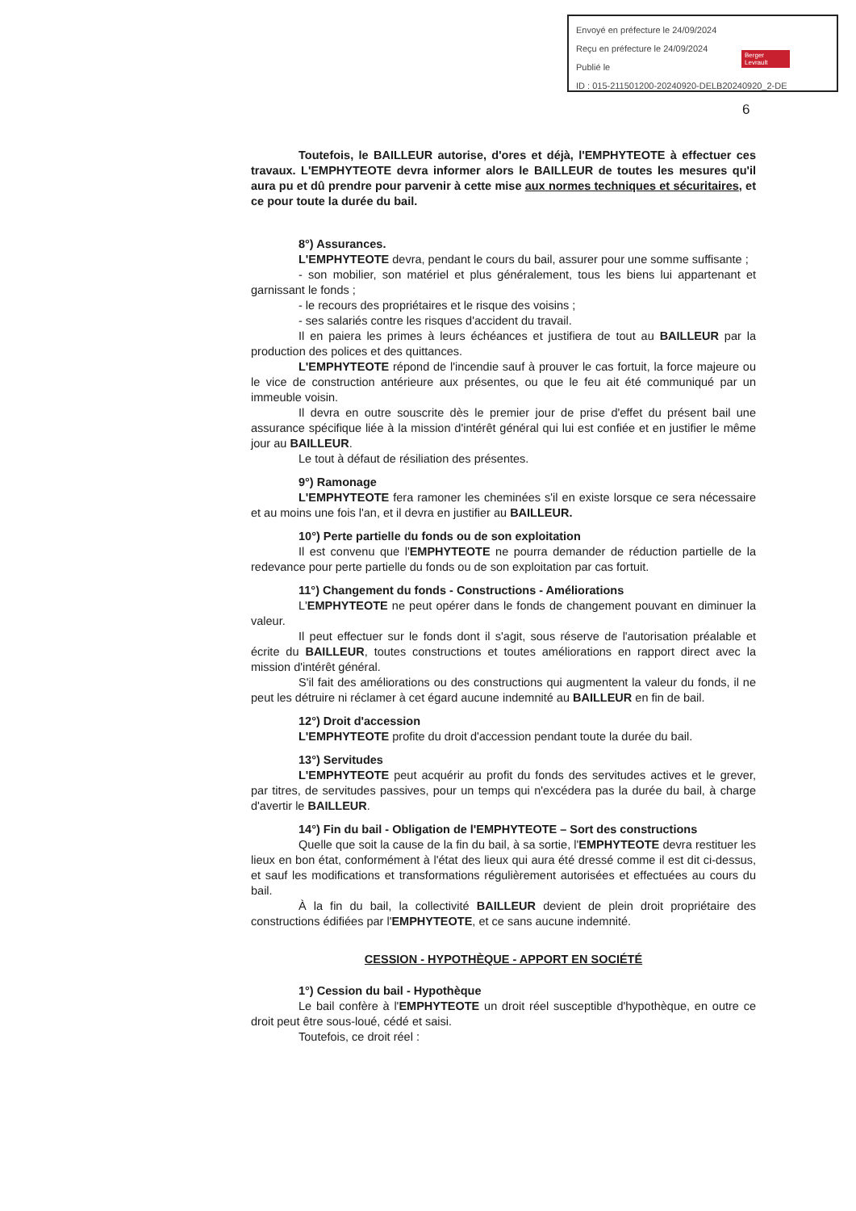Envoyé en préfecture le 24/09/2024
Reçu en préfecture le 24/09/2024
Publié le
ID : 015-211501200-20240920-DELB20240920_2-DE
Berger
Levrault
6
Toutefois, le BAILLEUR autorise, d'ores et déjà, l'EMPHYTEOTE à effectuer ces travaux. L'EMPHYTEOTE devra informer alors le BAILLEUR de toutes les mesures qu'il aura pu et dû prendre pour parvenir à cette mise aux normes techniques et sécuritaires, et ce pour toute la durée du bail.
8°) Assurances.
L'EMPHYTEOTE devra, pendant le cours du bail, assurer pour une somme suffisante ;
- son mobilier, son matériel et plus généralement, tous les biens lui appartenant et garnissant le fonds ;
- le recours des propriétaires et le risque des voisins ;
- ses salariés contre les risques d'accident du travail.
Il en paiera les primes à leurs échéances et justifiera de tout au BAILLEUR par la production des polices et des quittances.
L'EMPHYTEOTE répond de l'incendie sauf à prouver le cas fortuit, la force majeure ou le vice de construction antérieure aux présentes, ou que le feu ait été communiqué par un immeuble voisin.
Il devra en outre souscrite dès le premier jour de prise d'effet du présent bail une assurance spécifique liée à la mission d'intérêt général qui lui est confiée et en justifier le même jour au BAILLEUR.
Le tout à défaut de résiliation des présentes.
9°) Ramonage
L'EMPHYTEOTE fera ramoner les cheminées s'il en existe lorsque ce sera nécessaire et au moins une fois l'an, et il devra en justifier au BAILLEUR.
10°) Perte partielle du fonds ou de son exploitation
Il est convenu que l'EMPHYTEOTE ne pourra demander de réduction partielle de la redevance pour perte partielle du fonds ou de son exploitation par cas fortuit.
11°) Changement du fonds - Constructions - Améliorations
L'EMPHYTEOTE ne peut opérer dans le fonds de changement pouvant en diminuer la valeur.
Il peut effectuer sur le fonds dont il s'agit, sous réserve de l'autorisation préalable et écrite du BAILLEUR, toutes constructions et toutes améliorations en rapport direct avec la mission d'intérêt général.
S'il fait des améliorations ou des constructions qui augmentent la valeur du fonds, il ne peut les détruire ni réclamer à cet égard aucune indemnité au BAILLEUR en fin de bail.
12°) Droit d'accession
L'EMPHYTEOTE profite du droit d'accession pendant toute la durée du bail.
13°) Servitudes
L'EMPHYTEOTE peut acquérir au profit du fonds des servitudes actives et le grever, par titres, de servitudes passives, pour un temps qui n'excédera pas la durée du bail, à charge d'avertir le BAILLEUR.
14°) Fin du bail - Obligation de l'EMPHYTEOTE – Sort des constructions
Quelle que soit la cause de la fin du bail, à sa sortie, l'EMPHYTEOTE devra restituer les lieux en bon état, conformément à l'état des lieux qui aura été dressé comme il est dit ci-dessus, et sauf les modifications et transformations régulièrement autorisées et effectuées au cours du bail.
À la fin du bail, la collectivité BAILLEUR devient de plein droit propriétaire des constructions édifiées par l'EMPHYTEOTE, et ce sans aucune indemnité.
CESSION - HYPOTHÈQUE - APPORT EN SOCIÉTÉ
1°) Cession du bail - Hypothèque
Le bail confère à l'EMPHYTEOTE un droit réel susceptible d'hypothèque, en outre ce droit peut être sous-loué, cédé et saisi.
Toutefois, ce droit réel :